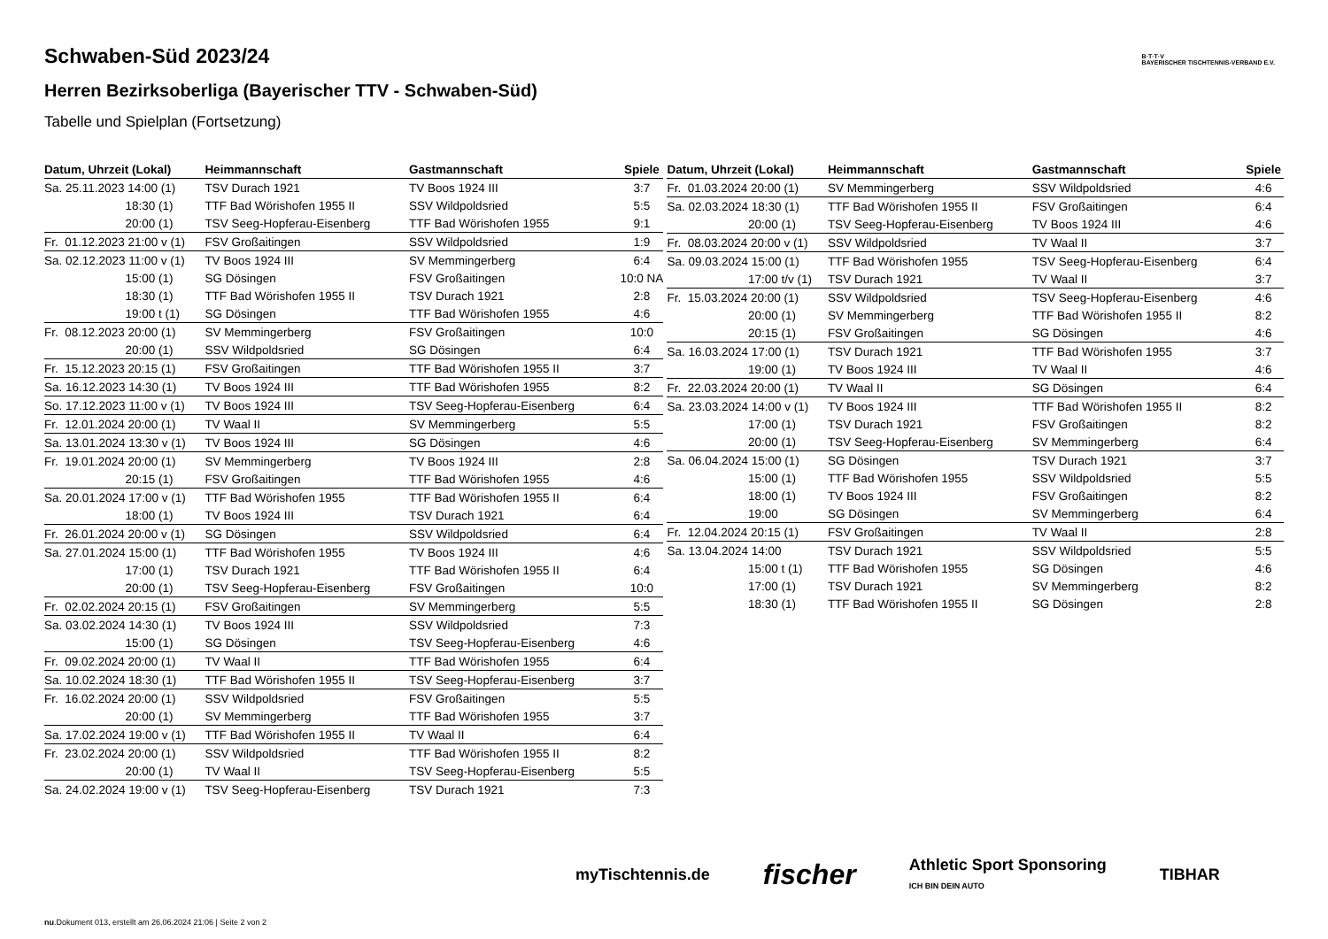B·T·T·V
BAYERISCHER TISCHTENNIS-VERBAND E.V.
Schwaben-Süd 2023/24
Herren Bezirksoberliga (Bayerischer TTV - Schwaben-Süd)
Tabelle und Spielplan (Fortsetzung)
| Datum, Uhrzeit (Lokal) | Heimmannschaft | Gastmannschaft | Spiele |
| --- | --- | --- | --- |
| Sa. 25.11.2023 14:00 (1) | TSV Durach 1921 | TV Boos 1924 III | 3:7 |
| 18:30 (1) | TTF Bad Wörishofen 1955 II | SSV Wildpoldsried | 5:5 |
| 20:00 (1) | TSV Seeg-Hopferau-Eisenberg | TTF Bad Wörishofen 1955 | 9:1 |
| Fr. 01.12.2023 21:00 v (1) | FSV Großaitingen | SSV Wildpoldsried | 1:9 |
| Sa. 02.12.2023 11:00 v (1) | TV Boos 1924 III | SV Memmingerberg | 6:4 |
| 15:00 (1) | SG Dösingen | FSV Großaitingen | 10:0 NA |
| 18:30 (1) | TTF Bad Wörishofen 1955 II | TSV Durach 1921 | 2:8 |
| 19:00 t (1) | SG Dösingen | TTF Bad Wörishofen 1955 | 4:6 |
| Fr. 08.12.2023 20:00 (1) | SV Memmingerberg | FSV Großaitingen | 10:0 |
| 20:00 (1) | SSV Wildpoldsried | SG Dösingen | 6:4 |
| Fr. 15.12.2023 20:15 (1) | FSV Großaitingen | TTF Bad Wörishofen 1955 II | 3:7 |
| Sa. 16.12.2023 14:30 (1) | TV Boos 1924 III | TTF Bad Wörishofen 1955 | 8:2 |
| So. 17.12.2023 11:00 v (1) | TV Boos 1924 III | TSV Seeg-Hopferau-Eisenberg | 6:4 |
| Fr. 12.01.2024 20:00 (1) | TV Waal II | SV Memmingerberg | 5:5 |
| Sa. 13.01.2024 13:30 v (1) | TV Boos 1924 III | SG Dösingen | 4:6 |
| Fr. 19.01.2024 20:00 (1) | SV Memmingerberg | TV Boos 1924 III | 2:8 |
| 20:15 (1) | FSV Großaitingen | TTF Bad Wörishofen 1955 | 4:6 |
| Sa. 20.01.2024 17:00 v (1) | TTF Bad Wörishofen 1955 | TTF Bad Wörishofen 1955 II | 6:4 |
| 18:00 (1) | TV Boos 1924 III | TSV Durach 1921 | 6:4 |
| Fr. 26.01.2024 20:00 v (1) | SG Dösingen | SSV Wildpoldsried | 6:4 |
| Sa. 27.01.2024 15:00 (1) | TTF Bad Wörishofen 1955 | TV Boos 1924 III | 4:6 |
| 17:00 (1) | TSV Durach 1921 | TTF Bad Wörishofen 1955 II | 6:4 |
| 20:00 (1) | TSV Seeg-Hopferau-Eisenberg | FSV Großaitingen | 10:0 |
| Fr. 02.02.2024 20:15 (1) | FSV Großaitingen | SV Memmingerberg | 5:5 |
| Sa. 03.02.2024 14:30 (1) | TV Boos 1924 III | SSV Wildpoldsried | 7:3 |
| 15:00 (1) | SG Dösingen | TSV Seeg-Hopferau-Eisenberg | 4:6 |
| Fr. 09.02.2024 20:00 (1) | TV Waal II | TTF Bad Wörishofen 1955 | 6:4 |
| Sa. 10.02.2024 18:30 (1) | TTF Bad Wörishofen 1955 II | TSV Seeg-Hopferau-Eisenberg | 3:7 |
| Fr. 16.02.2024 20:00 (1) | SSV Wildpoldsried | FSV Großaitingen | 5:5 |
| 20:00 (1) | SV Memmingerberg | TTF Bad Wörishofen 1955 | 3:7 |
| Sa. 17.02.2024 19:00 v (1) | TTF Bad Wörishofen 1955 II | TV Waal II | 6:4 |
| Fr. 23.02.2024 20:00 (1) | SSV Wildpoldsried | TTF Bad Wörishofen 1955 II | 8:2 |
| 20:00 (1) | TV Waal II | TSV Seeg-Hopferau-Eisenberg | 5:5 |
| Sa. 24.02.2024 19:00 v (1) | TSV Seeg-Hopferau-Eisenberg | TSV Durach 1921 | 7:3 |
| Datum, Uhrzeit (Lokal) | Heimmannschaft | Gastmannschaft | Spiele |
| --- | --- | --- | --- |
| Fr. 01.03.2024 20:00 (1) | SV Memmingerberg | SSV Wildpoldsried | 4:6 |
| Sa. 02.03.2024 18:30 (1) | TTF Bad Wörishofen 1955 II | FSV Großaitingen | 6:4 |
| 20:00 (1) | TSV Seeg-Hopferau-Eisenberg | TV Boos 1924 III | 4:6 |
| Fr. 08.03.2024 20:00 v (1) | SSV Wildpoldsried | TV Waal II | 3:7 |
| Sa. 09.03.2024 15:00 (1) | TTF Bad Wörishofen 1955 | TSV Seeg-Hopferau-Eisenberg | 6:4 |
| 17:00 t/v (1) | TSV Durach 1921 | TV Waal II | 3:7 |
| Fr. 15.03.2024 20:00 (1) | SSV Wildpoldsried | TSV Seeg-Hopferau-Eisenberg | 4:6 |
| 20:00 (1) | SV Memmingerberg | TTF Bad Wörishofen 1955 II | 8:2 |
| 20:15 (1) | FSV Großaitingen | SG Dösingen | 4:6 |
| Sa. 16.03.2024 17:00 (1) | TSV Durach 1921 | TTF Bad Wörishofen 1955 | 3:7 |
| 19:00 (1) | TV Boos 1924 III | TV Waal II | 4:6 |
| Fr. 22.03.2024 20:00 (1) | TV Waal II | SG Dösingen | 6:4 |
| Sa. 23.03.2024 14:00 v (1) | TV Boos 1924 III | TTF Bad Wörishofen 1955 II | 8:2 |
| 17:00 (1) | TSV Durach 1921 | FSV Großaitingen | 8:2 |
| 20:00 (1) | TSV Seeg-Hopferau-Eisenberg | SV Memmingerberg | 6:4 |
| Sa. 06.04.2024 15:00 (1) | SG Dösingen | TSV Durach 1921 | 3:7 |
| 15:00 (1) | TTF Bad Wörishofen 1955 | SSV Wildpoldsried | 5:5 |
| 18:00 (1) | TV Boos 1924 III | FSV Großaitingen | 8:2 |
| 19:00 | SG Dösingen | SV Memmingerberg | 6:4 |
| Fr. 12.04.2024 20:15 (1) | FSV Großaitingen | TV Waal II | 2:8 |
| Sa. 13.04.2024 14:00 | TSV Durach 1921 | SSV Wildpoldsried | 5:5 |
| 15:00 t (1) | TTF Bad Wörishofen 1955 | SG Dösingen | 4:6 |
| 17:00 (1) | TSV Durach 1921 | SV Memmingerberg | 8:2 |
| 18:30 (1) | TTF Bad Wörishofen 1955 II | SG Dösingen | 2:8 |
myTischtennis.de fischer Athletic Sport Sponsoring
ICH BIN DEIN AUTO TIBHAR
nu.Dokument 013, erstellt am 26.06.2024 21:06 | Seite 2 von 2